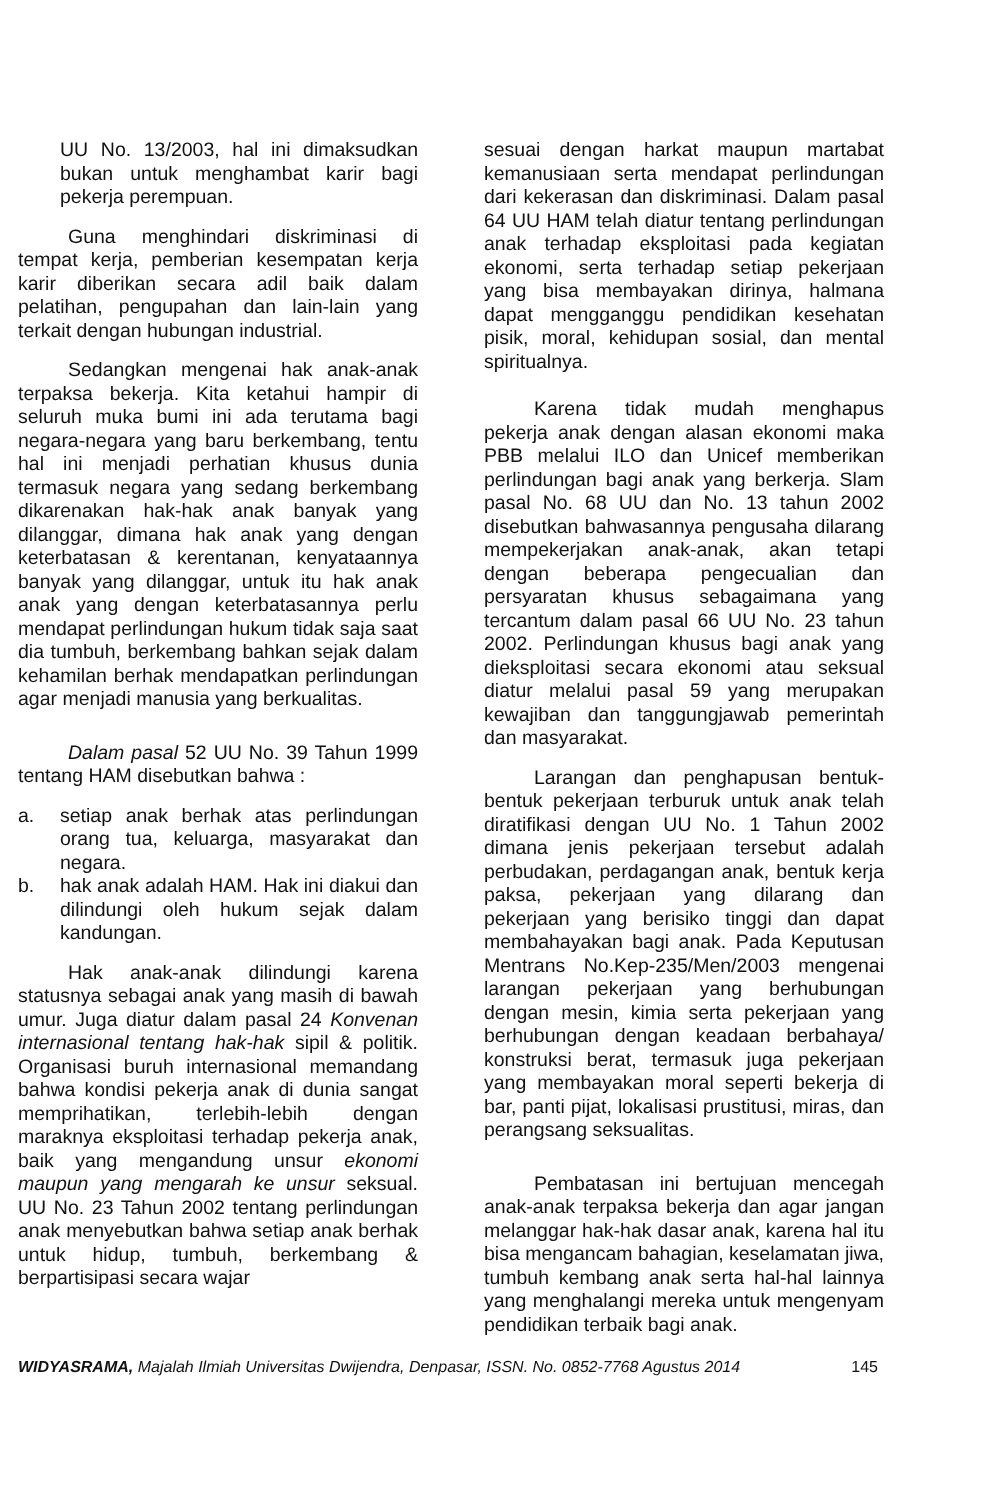UU No. 13/2003, hal ini dimaksudkan bukan untuk menghambat karir bagi pekerja perempuan.
Guna menghindari diskriminasi di tempat kerja, pemberian kesempatan kerja karir diberikan secara adil baik dalam pelatihan, pengupahan dan lain-lain yang terkait dengan hubungan industrial.
Sedangkan mengenai hak anak-anak terpaksa bekerja. Kita ketahui hampir di seluruh muka bumi ini ada terutama bagi negara-negara yang baru berkembang, tentu hal ini menjadi perhatian khusus dunia termasuk negara yang sedang berkembang dikarenakan hak-hak anak banyak yang dilanggar, dimana hak anak yang dengan keterbatasan & kerentanan, kenyataannya banyak yang dilanggar, untuk itu hak anak anak yang dengan keterbatasannya perlu mendapat perlindungan hukum tidak saja saat dia tumbuh, berkembang bahkan sejak dalam kehamilan berhak mendapatkan perlindungan agar menjadi manusia yang berkualitas.
Dalam pasal 52 UU No. 39 Tahun 1999 tentang HAM disebutkan bahwa :
a. setiap anak berhak atas perlindungan orang tua, keluarga, masyarakat dan negara.
b. hak anak adalah HAM. Hak ini diakui dan dilindungi oleh hukum sejak dalam kandungan.
Hak anak-anak dilindungi karena statusnya sebagai anak yang masih di bawah umur. Juga diatur dalam pasal 24 Konvenan internasional tentang hak-hak sipil & politik. Organisasi buruh internasional memandang bahwa kondisi pekerja anak di dunia sangat memprihatikan, terlebih-lebih dengan maraknya eksploitasi terhadap pekerja anak, baik yang mengandung unsur ekonomi maupun yang mengarah ke unsur seksual. UU No. 23 Tahun 2002 tentang perlindungan anak menyebutkan bahwa setiap anak berhak untuk hidup, tumbuh, berkembang & berpartisipasi secara wajar
sesuai dengan harkat maupun martabat kemanusiaan serta mendapat perlindungan dari kekerasan dan diskriminasi. Dalam pasal 64 UU HAM telah diatur tentang perlindungan anak terhadap eksploitasi pada kegiatan ekonomi, serta terhadap setiap pekerjaan yang bisa membayakan dirinya, halmana dapat mengganggu pendidikan kesehatan pisik, moral, kehidupan sosial, dan mental spiritualnya.
Karena tidak mudah menghapus pekerja anak dengan alasan ekonomi maka PBB melalui ILO dan Unicef memberikan perlindungan bagi anak yang berkerja. Slam pasal No. 68 UU dan No. 13 tahun 2002 disebutkan bahwasannya pengusaha dilarang mempekerjakan anak-anak, akan tetapi dengan beberapa pengecualian dan persyaratan khusus sebagaimana yang tercantum dalam pasal 66 UU No. 23 tahun 2002. Perlindungan khusus bagi anak yang dieksploitasi secara ekonomi atau seksual diatur melalui pasal 59 yang merupakan kewajiban dan tanggungjawab pemerintah dan masyarakat.
Larangan dan penghapusan bentuk-bentuk pekerjaan terburuk untuk anak telah diratifikasi dengan UU No. 1 Tahun 2002 dimana jenis pekerjaan tersebut adalah perbudakan, perdagangan anak, bentuk kerja paksa, pekerjaan yang dilarang dan pekerjaan yang berisiko tinggi dan dapat membahayakan bagi anak. Pada Keputusan Mentrans No.Kep-235/Men/2003 mengenai larangan pekerjaan yang berhubungan dengan mesin, kimia serta pekerjaan yang berhubungan dengan keadaan berbahaya/ konstruksi berat, termasuk juga pekerjaan yang membayakan moral seperti bekerja di bar, panti pijat, lokalisasi prustitusi, miras, dan perangsang seksualitas.
Pembatasan ini bertujuan mencegah anak-anak terpaksa bekerja dan agar jangan melanggar hak-hak dasar anak, karena hal itu bisa mengancam bahagian, keselamatan jiwa, tumbuh kembang anak serta hal-hal lainnya yang menghalangi mereka untuk mengenyam pendidikan terbaik bagi anak.
WIDYASRAMA, Majalah Ilmiah Universitas Dwijendra, Denpasar, ISSN. No. 0852-7768 Agustus 2014 145